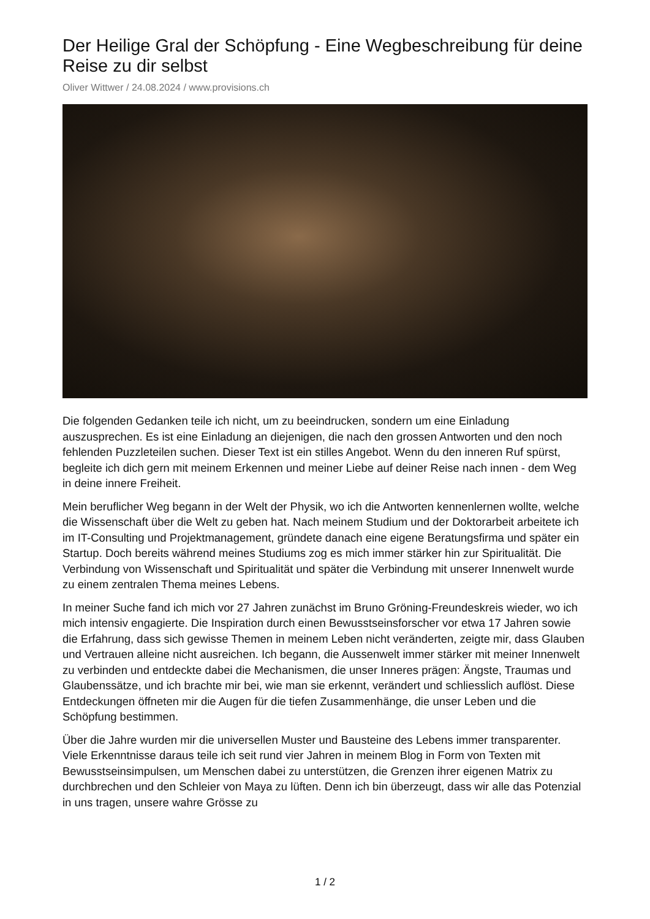Der Heilige Gral der Schöpfung - Eine Wegbeschreibung für deine Reise zu dir selbst
Oliver Wittwer / 24.08.2024 / www.provisions.ch
Die folgenden Gedanken teile ich nicht, um zu beeindrucken, sondern um eine Einladung auszusprechen. Es ist eine Einladung an diejenigen, die nach den grossen Antworten und den noch fehlenden Puzzleteilen suchen. Dieser Text ist ein stilles Angebot. Wenn du den inneren Ruf spürst, begleite ich dich gern mit meinem Erkennen und meiner Liebe auf deiner Reise nach innen - dem Weg in deine innere Freiheit.
Mein beruflicher Weg begann in der Welt der Physik, wo ich die Antworten kennenlernen wollte, welche die Wissenschaft über die Welt zu geben hat. Nach meinem Studium und der Doktorarbeit arbeitete ich im IT-Consulting und Projektmanagement, gründete danach eine eigene Beratungsfirma und später ein Startup. Doch bereits während meines Studiums zog es mich immer stärker hin zur Spiritualität. Die Verbindung von Wissenschaft und Spiritualität und später die Verbindung mit unserer Innenwelt wurde zu einem zentralen Thema meines Lebens.
In meiner Suche fand ich mich vor 27 Jahren zunächst im Bruno Gröning-Freundeskreis wieder, wo ich mich intensiv engagierte. Die Inspiration durch einen Bewusstseinsforscher vor etwa 17 Jahren sowie die Erfahrung, dass sich gewisse Themen in meinem Leben nicht veränderten, zeigte mir, dass Glauben und Vertrauen alleine nicht ausreichen. Ich begann, die Aussenwelt immer stärker mit meiner Innenwelt zu verbinden und entdeckte dabei die Mechanismen, die unser Inneres prägen: Ängste, Traumas und Glaubenssätze, und ich brachte mir bei, wie man sie erkennt, verändert und schliesslich auflöst. Diese Entdeckungen öffneten mir die Augen für die tiefen Zusammenhänge, die unser Leben und die Schöpfung bestimmen.
Über die Jahre wurden mir die universellen Muster und Bausteine des Lebens immer transparenter. Viele Erkenntnisse daraus teile ich seit rund vier Jahren in meinem Blog in Form von Texten mit Bewusstseinsimpulsen, um Menschen dabei zu unterstützen, die Grenzen ihrer eigenen Matrix zu durchbrechen und den Schleier von Maya zu lüften. Denn ich bin überzeugt, dass wir alle das Potenzial in uns tragen, unsere wahre Grösse zu
1 / 2